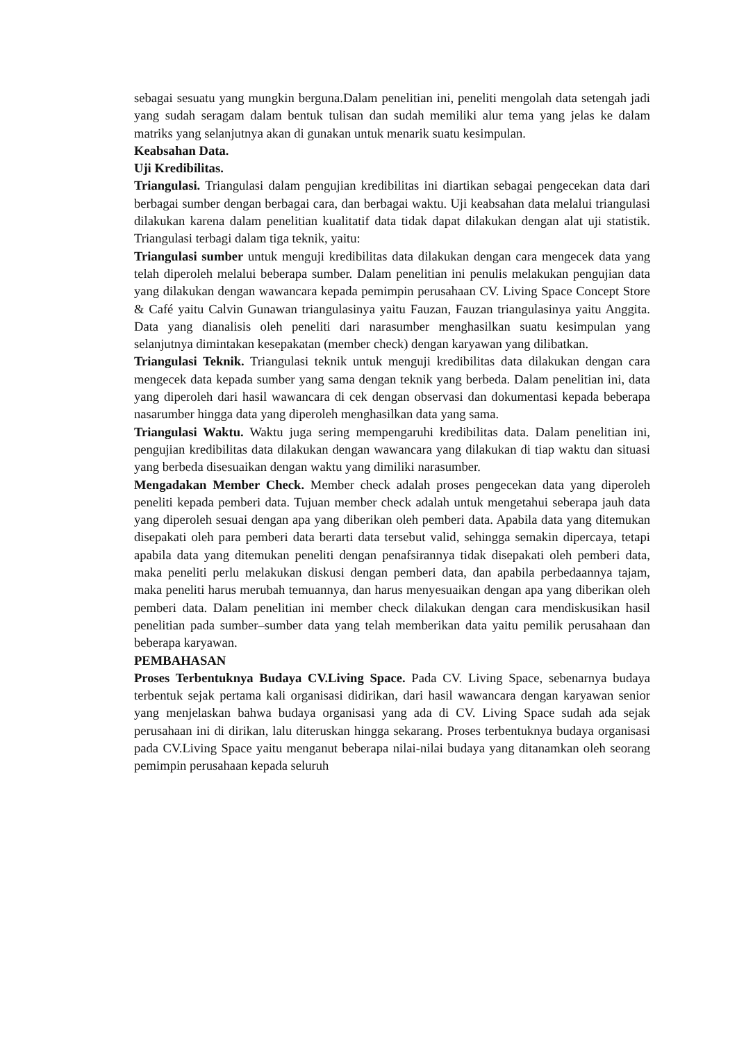sebagai sesuatu yang mungkin berguna.Dalam penelitian ini, peneliti mengolah data setengah jadi yang sudah seragam dalam bentuk tulisan dan sudah memiliki alur tema yang jelas ke dalam matriks yang selanjutnya akan di gunakan untuk menarik suatu kesimpulan.
Keabsahan Data.
Uji Kredibilitas.
Triangulasi. Triangulasi dalam pengujian kredibilitas ini diartikan sebagai pengecekan data dari berbagai sumber dengan berbagai cara, dan berbagai waktu. Uji keabsahan data melalui triangulasi dilakukan karena dalam penelitian kualitatif data tidak dapat dilakukan dengan alat uji statistik. Triangulasi terbagi dalam tiga teknik, yaitu:
Triangulasi sumber untuk menguji kredibilitas data dilakukan dengan cara mengecek data yang telah diperoleh melalui beberapa sumber. Dalam penelitian ini penulis melakukan pengujian data yang dilakukan dengan wawancara kepada pemimpin perusahaan CV. Living Space Concept Store & Café yaitu Calvin Gunawan triangulasinya yaitu Fauzan, Fauzan triangulasinya yaitu Anggita. Data yang dianalisis oleh peneliti dari narasumber menghasilkan suatu kesimpulan yang selanjutnya dimintakan kesepakatan (member check) dengan karyawan yang dilibatkan.
Triangulasi Teknik. Triangulasi teknik untuk menguji kredibilitas data dilakukan dengan cara mengecek data kepada sumber yang sama dengan teknik yang berbeda. Dalam penelitian ini, data yang diperoleh dari hasil wawancara di cek dengan observasi dan dokumentasi kepada beberapa nasarumber hingga data yang diperoleh menghasilkan data yang sama.
Triangulasi Waktu. Waktu juga sering mempengaruhi kredibilitas data. Dalam penelitian ini, pengujian kredibilitas data dilakukan dengan wawancara yang dilakukan di tiap waktu dan situasi yang berbeda disesuaikan dengan waktu yang dimiliki narasumber.
Mengadakan Member Check. Member check adalah proses pengecekan data yang diperoleh peneliti kepada pemberi data. Tujuan member check adalah untuk mengetahui seberapa jauh data yang diperoleh sesuai dengan apa yang diberikan oleh pemberi data. Apabila data yang ditemukan disepakati oleh para pemberi data berarti data tersebut valid, sehingga semakin dipercaya, tetapi apabila data yang ditemukan peneliti dengan penafsirannya tidak disepakati oleh pemberi data, maka peneliti perlu melakukan diskusi dengan pemberi data, dan apabila perbedaannya tajam, maka peneliti harus merubah temuannya, dan harus menyesuaikan dengan apa yang diberikan oleh pemberi data. Dalam penelitian ini member check dilakukan dengan cara mendiskusikan hasil penelitian pada sumber–sumber data yang telah memberikan data yaitu pemilik perusahaan dan beberapa karyawan.
PEMBAHASAN
Proses Terbentuknya Budaya CV.Living Space. Pada CV. Living Space, sebenarnya budaya terbentuk sejak pertama kali organisasi didirikan, dari hasil wawancara dengan karyawan senior yang menjelaskan bahwa budaya organisasi yang ada di CV. Living Space sudah ada sejak perusahaan ini di dirikan, lalu diteruskan hingga sekarang. Proses terbentuknya budaya organisasi pada CV.Living Space yaitu menganut beberapa nilai-nilai budaya yang ditanamkan oleh seorang pemimpin perusahaan kepada seluruh